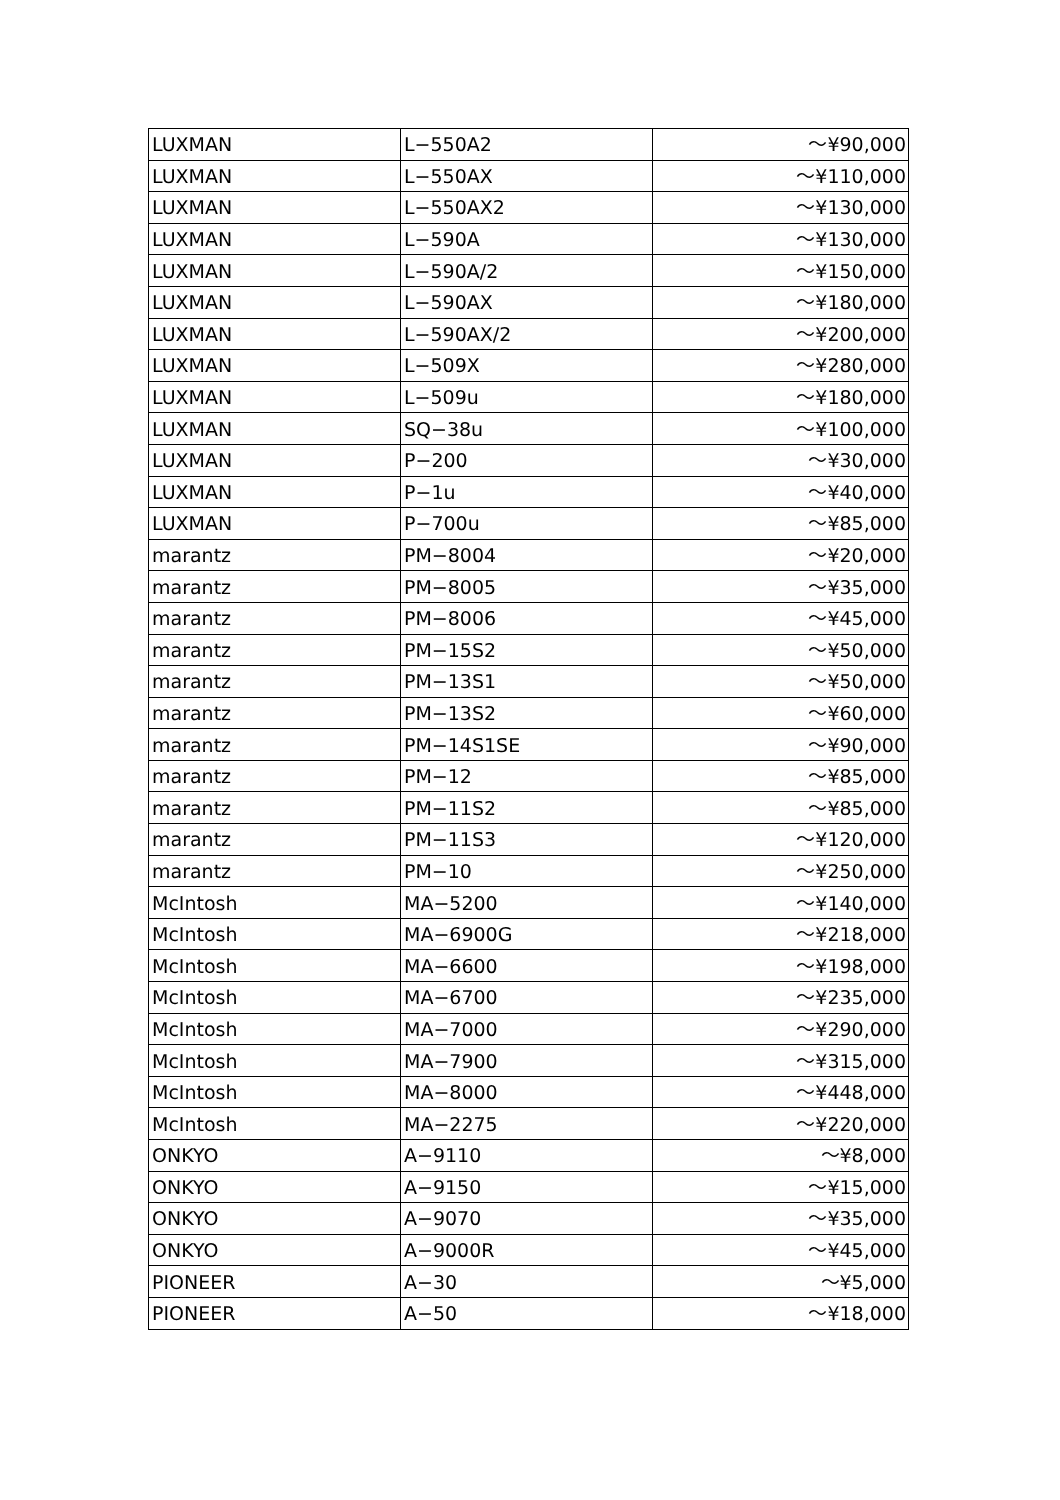| LUXMAN | L−550A2 | 〜¥90,000 |
| LUXMAN | L−550AX | 〜¥110,000 |
| LUXMAN | L−550AX2 | 〜¥130,000 |
| LUXMAN | L−590A | 〜¥130,000 |
| LUXMAN | L−590A/2 | 〜¥150,000 |
| LUXMAN | L−590AX | 〜¥180,000 |
| LUXMAN | L−590AX/2 | 〜¥200,000 |
| LUXMAN | L−509X | 〜¥280,000 |
| LUXMAN | L−509u | 〜¥180,000 |
| LUXMAN | SQ−38u | 〜¥100,000 |
| LUXMAN | P−200 | 〜¥30,000 |
| LUXMAN | P−1u | 〜¥40,000 |
| LUXMAN | P−700u | 〜¥85,000 |
| marantz | PM−8004 | 〜¥20,000 |
| marantz | PM−8005 | 〜¥35,000 |
| marantz | PM−8006 | 〜¥45,000 |
| marantz | PM−15S2 | 〜¥50,000 |
| marantz | PM−13S1 | 〜¥50,000 |
| marantz | PM−13S2 | 〜¥60,000 |
| marantz | PM−14S1SE | 〜¥90,000 |
| marantz | PM−12 | 〜¥85,000 |
| marantz | PM−11S2 | 〜¥85,000 |
| marantz | PM−11S3 | 〜¥120,000 |
| marantz | PM−10 | 〜¥250,000 |
| McIntosh | MA−5200 | 〜¥140,000 |
| McIntosh | MA−6900G | 〜¥218,000 |
| McIntosh | MA−6600 | 〜¥198,000 |
| McIntosh | MA−6700 | 〜¥235,000 |
| McIntosh | MA−7000 | 〜¥290,000 |
| McIntosh | MA−7900 | 〜¥315,000 |
| McIntosh | MA−8000 | 〜¥448,000 |
| McIntosh | MA−2275 | 〜¥220,000 |
| ONKYO | A−9110 | 〜¥8,000 |
| ONKYO | A−9150 | 〜¥15,000 |
| ONKYO | A−9070 | 〜¥35,000 |
| ONKYO | A−9000R | 〜¥45,000 |
| PIONEER | A−30 | 〜¥5,000 |
| PIONEER | A−50 | 〜¥18,000 |